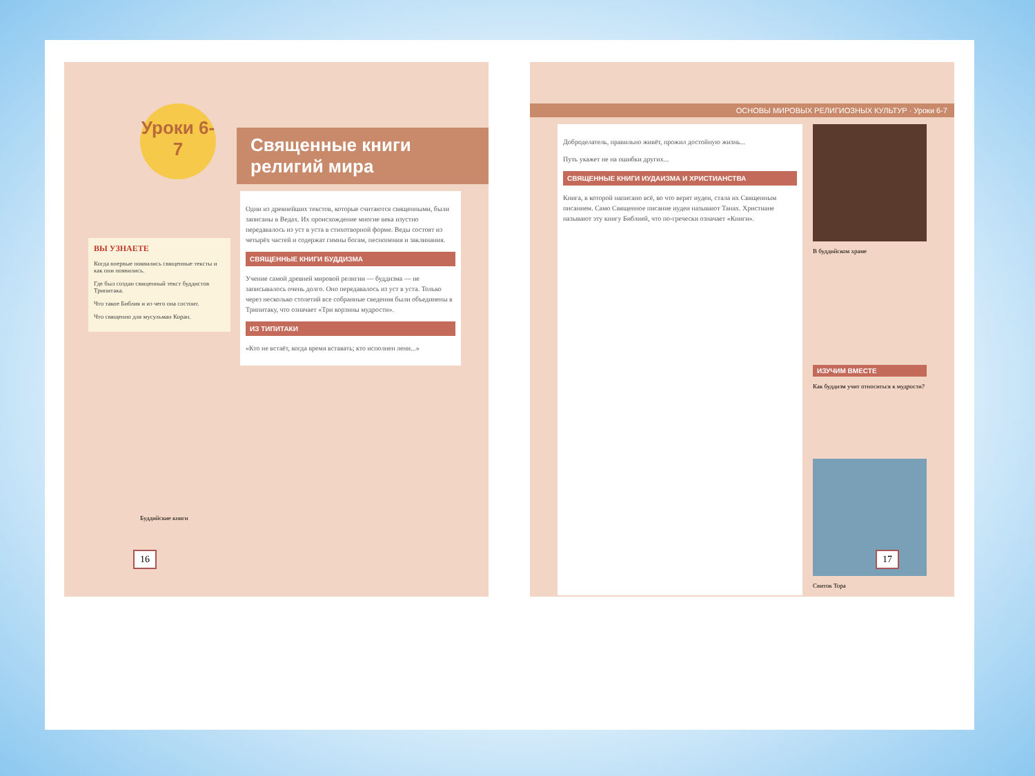Уроки 6-7
Священные книги религий мира
ВЫ УЗНАЕТЕ
Когда впервые появились священные тексты и как они появились.
Где был создан священный текст буддистов Трипитака.
Что такое Библия и из чего она состоит.
Что священно для мусульман Коран.
Одни из древнейших текстов, которые считаются священными, были записаны в Ведах. Их происхождение многие века изустно передавалось из уст в уста в стихотворной форме. Веды состоят из четырёх частей и содержат гимны богам, песнопения и заклинания.
СВЯЩЕННЫЕ КНИГИ БУДДИЗМА
Учение самой древней мировой религии — буддизма — не записывалось очень долго. Оно передавалось из уст в уста. Только через несколько столетий все собранные сведения были объединены в Трипитаку, что означает «Три корзины мудрости».
ИЗ ТИПИТАКИ
«Кто не встаёт, когда время вставать; кто исполнен лени...»
16
Буддийские книги
ОСНОВЫ МИРОВЫХ РЕЛИГИОЗНЫХ КУЛЬТУР · Уроки 6-7
Доброделатель, правильно живёт, прожил достойную жизнь...
Путь укажет не на ошибки других...
СВЯЩЕННЫЕ КНИГИ ИУДАИЗМА И ХРИСТИАНСТВА
Книга, в которой написано всё, во что верят иудеи, стала их Священным писанием. Само Священное писание иудеи называют Танах. Христиане называют эту книгу Библией, что по-гречески означает «Книги».
В буддийском храме
ИЗУЧИМ ВМЕСТЕ
Как буддизм учит относиться к мудрости?
Свиток Тора
17